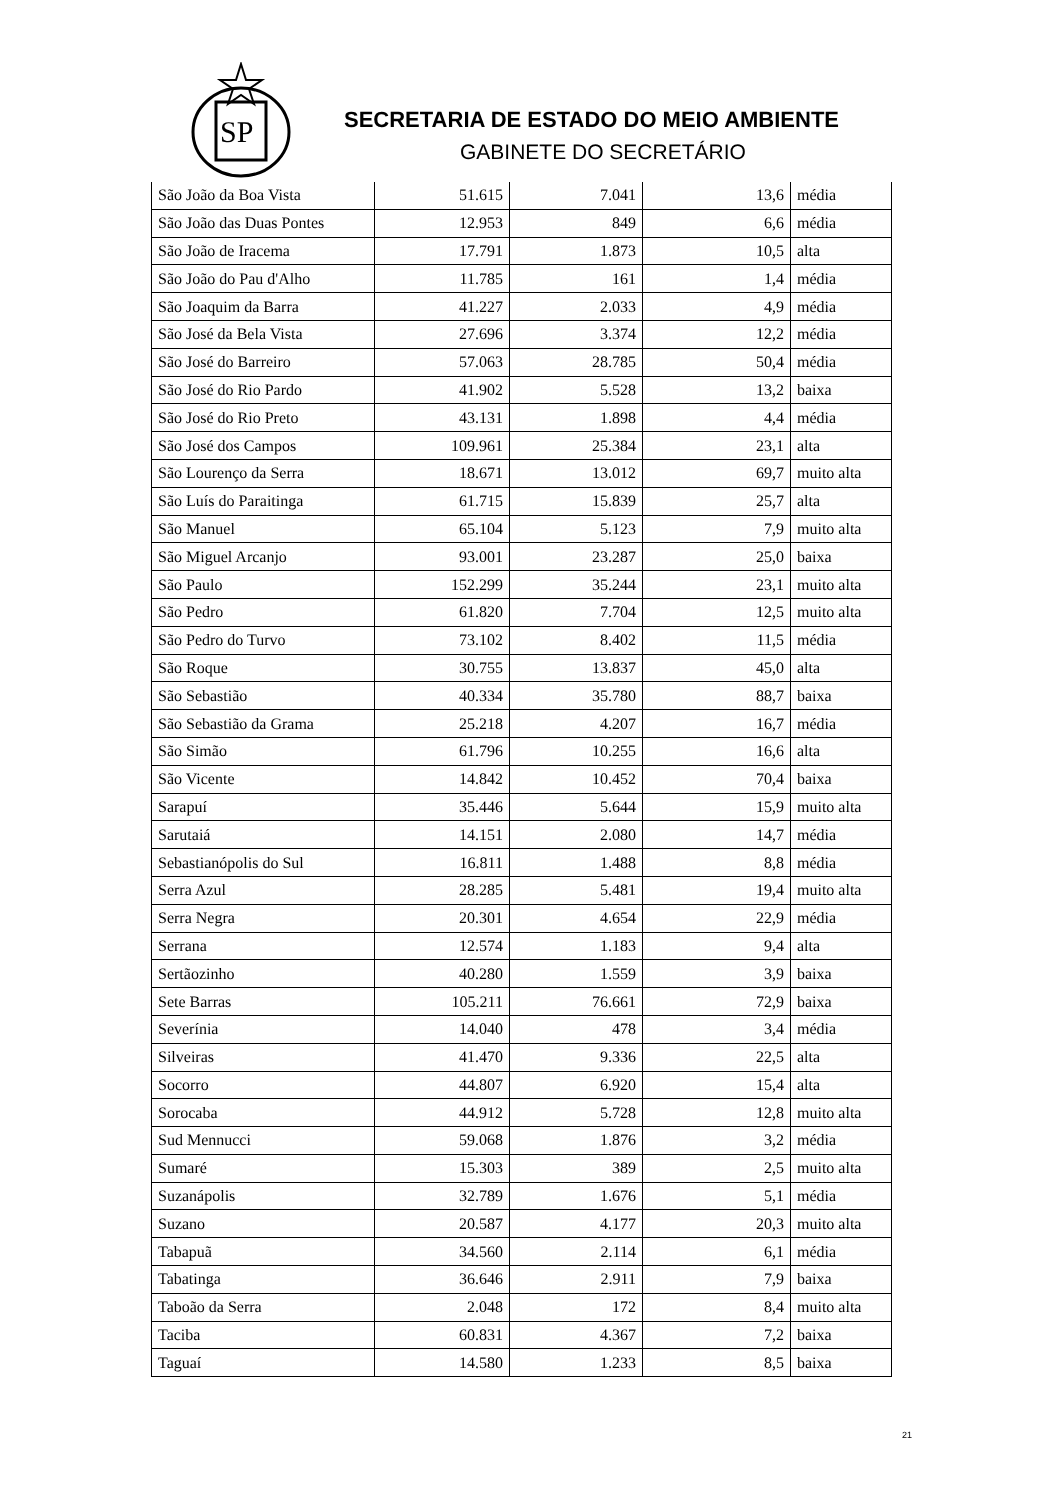SP
SECRETARIA DE ESTADO DO MEIO AMBIENTE
GABINETE DO SECRETÁRIO
| São João da Boa Vista | 51.615 | 7.041 | 13,6 | média |
| São João das Duas Pontes | 12.953 | 849 | 6,6 | média |
| São João de Iracema | 17.791 | 1.873 | 10,5 | alta |
| São João do Pau d'Alho | 11.785 | 161 | 1,4 | média |
| São Joaquim da Barra | 41.227 | 2.033 | 4,9 | média |
| São José da Bela Vista | 27.696 | 3.374 | 12,2 | média |
| São José do Barreiro | 57.063 | 28.785 | 50,4 | média |
| São José do Rio Pardo | 41.902 | 5.528 | 13,2 | baixa |
| São José do Rio Preto | 43.131 | 1.898 | 4,4 | média |
| São José dos Campos | 109.961 | 25.384 | 23,1 | alta |
| São Lourenço da Serra | 18.671 | 13.012 | 69,7 | muito alta |
| São Luís do Paraitinga | 61.715 | 15.839 | 25,7 | alta |
| São Manuel | 65.104 | 5.123 | 7,9 | muito alta |
| São Miguel Arcanjo | 93.001 | 23.287 | 25,0 | baixa |
| São Paulo | 152.299 | 35.244 | 23,1 | muito alta |
| São Pedro | 61.820 | 7.704 | 12,5 | muito alta |
| São Pedro do Turvo | 73.102 | 8.402 | 11,5 | média |
| São Roque | 30.755 | 13.837 | 45,0 | alta |
| São Sebastião | 40.334 | 35.780 | 88,7 | baixa |
| São Sebastião da Grama | 25.218 | 4.207 | 16,7 | média |
| São Simão | 61.796 | 10.255 | 16,6 | alta |
| São Vicente | 14.842 | 10.452 | 70,4 | baixa |
| Sarapuí | 35.446 | 5.644 | 15,9 | muito alta |
| Sarutaiá | 14.151 | 2.080 | 14,7 | média |
| Sebastianópolis do Sul | 16.811 | 1.488 | 8,8 | média |
| Serra Azul | 28.285 | 5.481 | 19,4 | muito alta |
| Serra Negra | 20.301 | 4.654 | 22,9 | média |
| Serrana | 12.574 | 1.183 | 9,4 | alta |
| Sertãozinho | 40.280 | 1.559 | 3,9 | baixa |
| Sete Barras | 105.211 | 76.661 | 72,9 | baixa |
| Severínia | 14.040 | 478 | 3,4 | média |
| Silveiras | 41.470 | 9.336 | 22,5 | alta |
| Socorro | 44.807 | 6.920 | 15,4 | alta |
| Sorocaba | 44.912 | 5.728 | 12,8 | muito alta |
| Sud Mennucci | 59.068 | 1.876 | 3,2 | média |
| Sumaré | 15.303 | 389 | 2,5 | muito alta |
| Suzanápolis | 32.789 | 1.676 | 5,1 | média |
| Suzano | 20.587 | 4.177 | 20,3 | muito alta |
| Tabapuã | 34.560 | 2.114 | 6,1 | média |
| Tabatinga | 36.646 | 2.911 | 7,9 | baixa |
| Taboão da Serra | 2.048 | 172 | 8,4 | muito alta |
| Taciba | 60.831 | 4.367 | 7,2 | baixa |
| Taguaí | 14.580 | 1.233 | 8,5 | baixa |
21